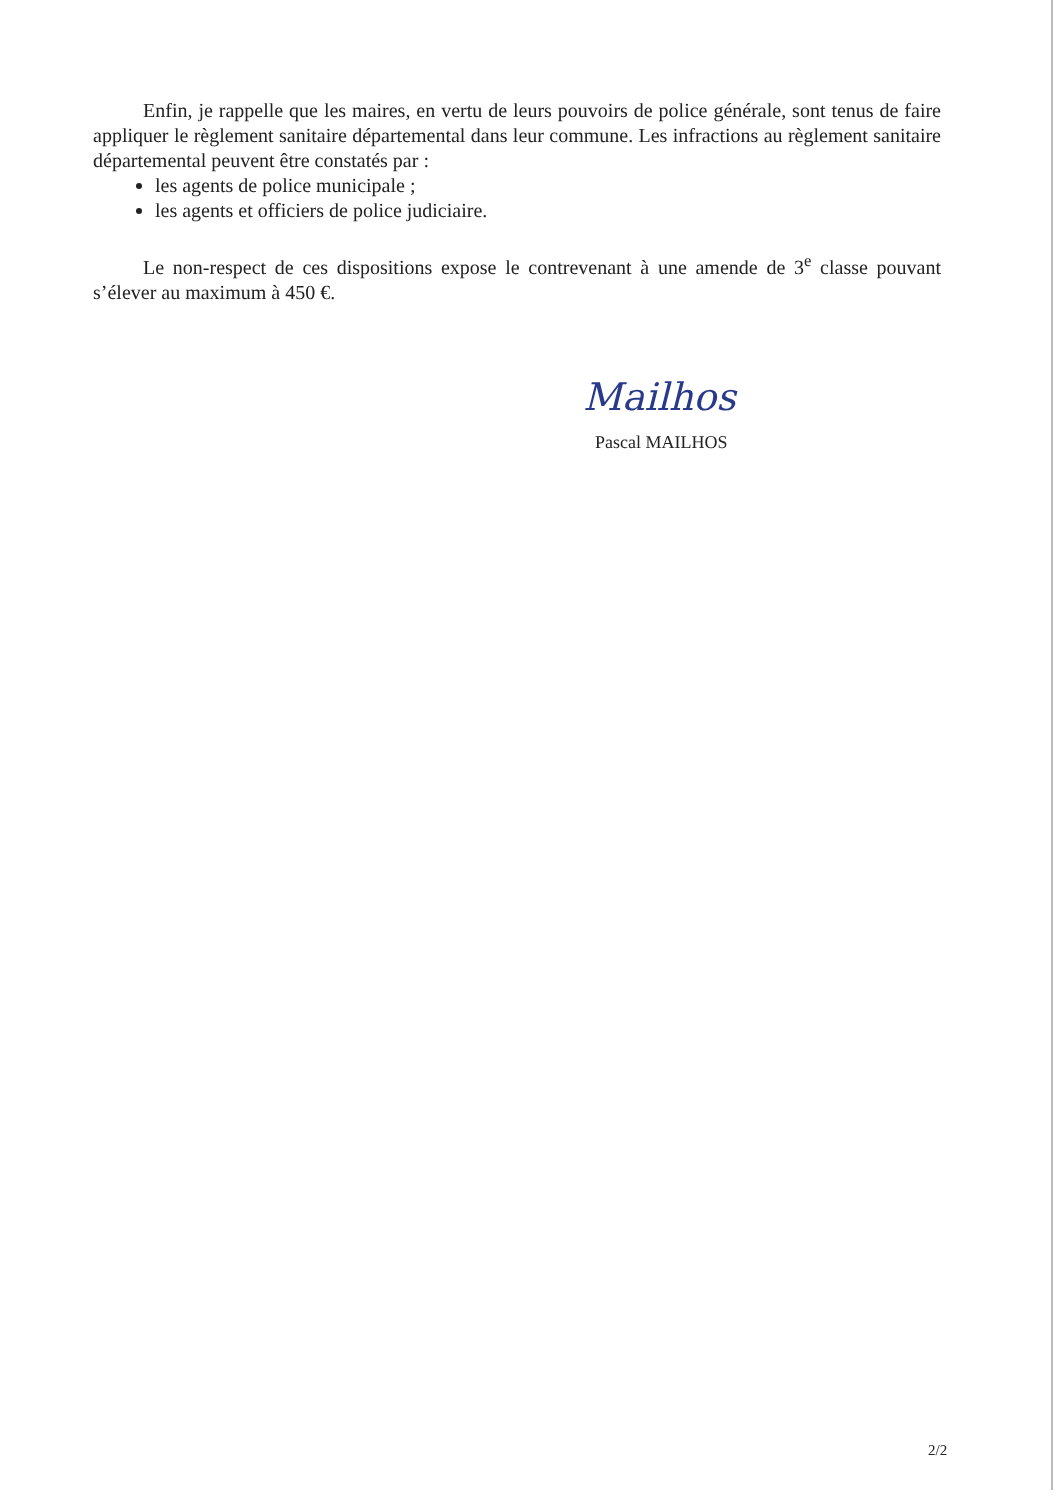Enfin, je rappelle que les maires, en vertu de leurs pouvoirs de police générale, sont tenus de faire appliquer le règlement sanitaire départemental dans leur commune. Les infractions au règlement sanitaire départemental peuvent être constatés par :
les agents de police municipale ;
les agents et officiers de police judiciaire.
Le non-respect de ces dispositions expose le contrevenant à une amende de 3<sup>e</sup> classe pouvant s’élever au maximum à 450 €.
Mailhos
Pascal MAILHOS
2/2